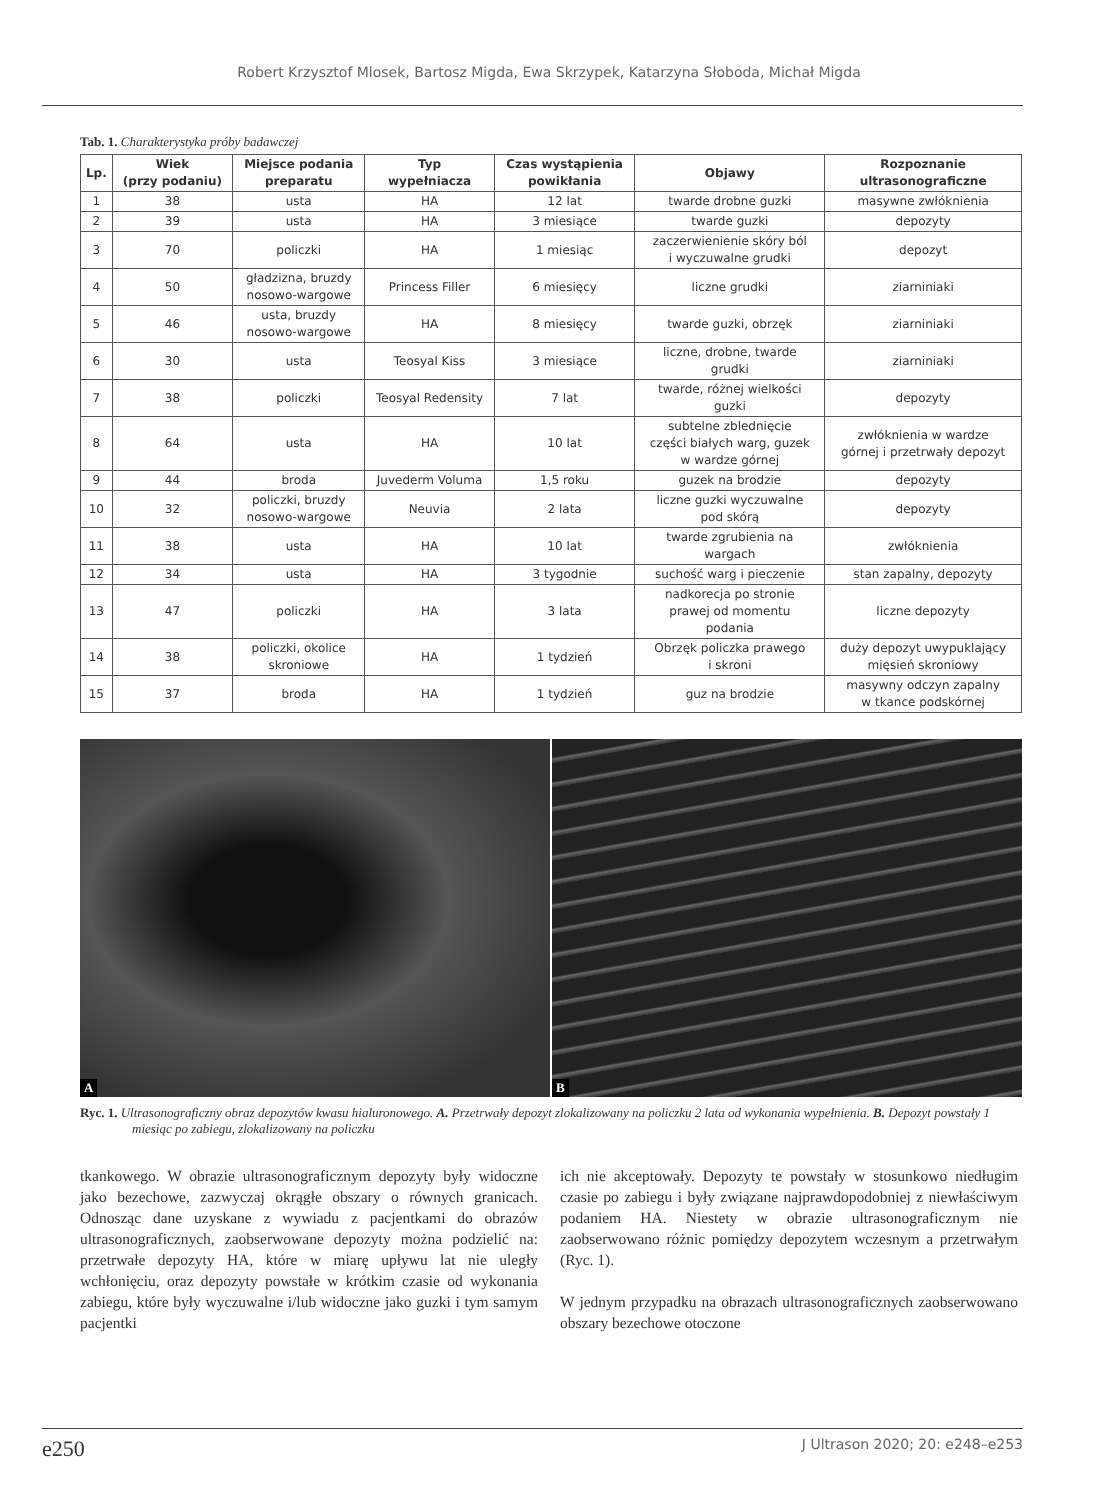Robert Krzysztof Mlosek, Bartosz Migda, Ewa Skrzypek, Katarzyna Słoboda, Michał Migda
Tab. 1. Charakterystyka próby badawczej
| Lp. | Wiek (przy podaniu) | Miejsce podania preparatu | Typ wypełniacza | Czas wystąpienia powikłania | Objawy | Rozpoznanie ultrasonograficzne |
| --- | --- | --- | --- | --- | --- | --- |
| 1 | 38 | usta | HA | 12 lat | twarde drobne guzki | masywne zwłóknienia |
| 2 | 39 | usta | HA | 3 miesiące | twarde guzki | depozyty |
| 3 | 70 | policzki | HA | 1 miesiąc | zaczerwienienie skóry ból i wyczuwalne grudki | depozyt |
| 4 | 50 | gładzizna, bruzdy nosowo-wargowe | Princess Filler | 6 miesięcy | liczne grudki | ziarniniaki |
| 5 | 46 | usta, bruzdy nosowo-wargowe | HA | 8 miesięcy | twarde guzki, obrzęk | ziarniniaki |
| 6 | 30 | usta | Teosyal Kiss | 3 miesiące | liczne, drobne, twarde grudki | ziarniniaki |
| 7 | 38 | policzki | Teosyal Redensity | 7 lat | twarde, różnej wielkości guzki | depozyty |
| 8 | 64 | usta | HA | 10 lat | subtelne zblednięcie części białych warg, guzek w wardze górnej | zwłóknienia w wardze górnej i przetrwały depozyt |
| 9 | 44 | broda | Juvederm Voluma | 1,5 roku | guzek na brodzie | depozyty |
| 10 | 32 | policzki, bruzdy nosowo-wargowe | Neuvia | 2 lata | liczne guzki wyczuwalne pod skórą | depozyty |
| 11 | 38 | usta | HA | 10 lat | twarde zgrubienia na wargach | zwłóknienia |
| 12 | 34 | usta | HA | 3 tygodnie | suchość warg i pieczenie | stan zapalny, depozyty |
| 13 | 47 | policzki | HA | 3 lata | nadkorecja po stronie prawej od momentu podania | liczne depozyty |
| 14 | 38 | policzki, okolice skroniowe | HA | 1 tydzień | Obrzęk policzka prawego i skroni | duży depozyt uwypuklający mięsień skroniowy |
| 15 | 37 | broda | HA | 1 tydzień | guz na brodzie | masywny odczyn zapalny w tkance podskórnej |
A
B
Ryc. 1. Ultrasonograficzny obraz depozytów kwasu hialuronowego. A. Przetrwały depozyt zlokalizowany na policzku 2 lata od wykonania wypełnienia. B. Depozyt powstały 1 miesiąc po zabiegu, zlokalizowany na policzku
tkankowego. W obrazie ultrasonograficznym depozyty były widoczne jako bezechowe, zazwyczaj okrągłe obszary o równych granicach. Odnosząc dane uzyskane z wywiadu z pacjentkami do obrazów ultrasonograficznych, zaobserwowane depozyty można podzielić na: przetrwałe depozyty HA, które w miarę upływu lat nie uległy wchłonięciu, oraz depozyty powstałe w krótkim czasie od wykonania zabiegu, które były wyczuwalne i/lub widoczne jako guzki i tym samym pacjentki
ich nie akceptowały. Depozyty te powstały w stosunkowo niedługim czasie po zabiegu i były związane najprawdopodobniej z niewłaściwym podaniem HA. Niestety w obrazie ultrasonograficznym nie zaobserwowano różnic pomiędzy depozytem wczesnym a przetrwałym (Ryc. 1).
W jednym przypadku na obrazach ultrasonograficznych zaobserwowano obszary bezechowe otoczone
e250 J Ultrason 2020; 20: e248–e253